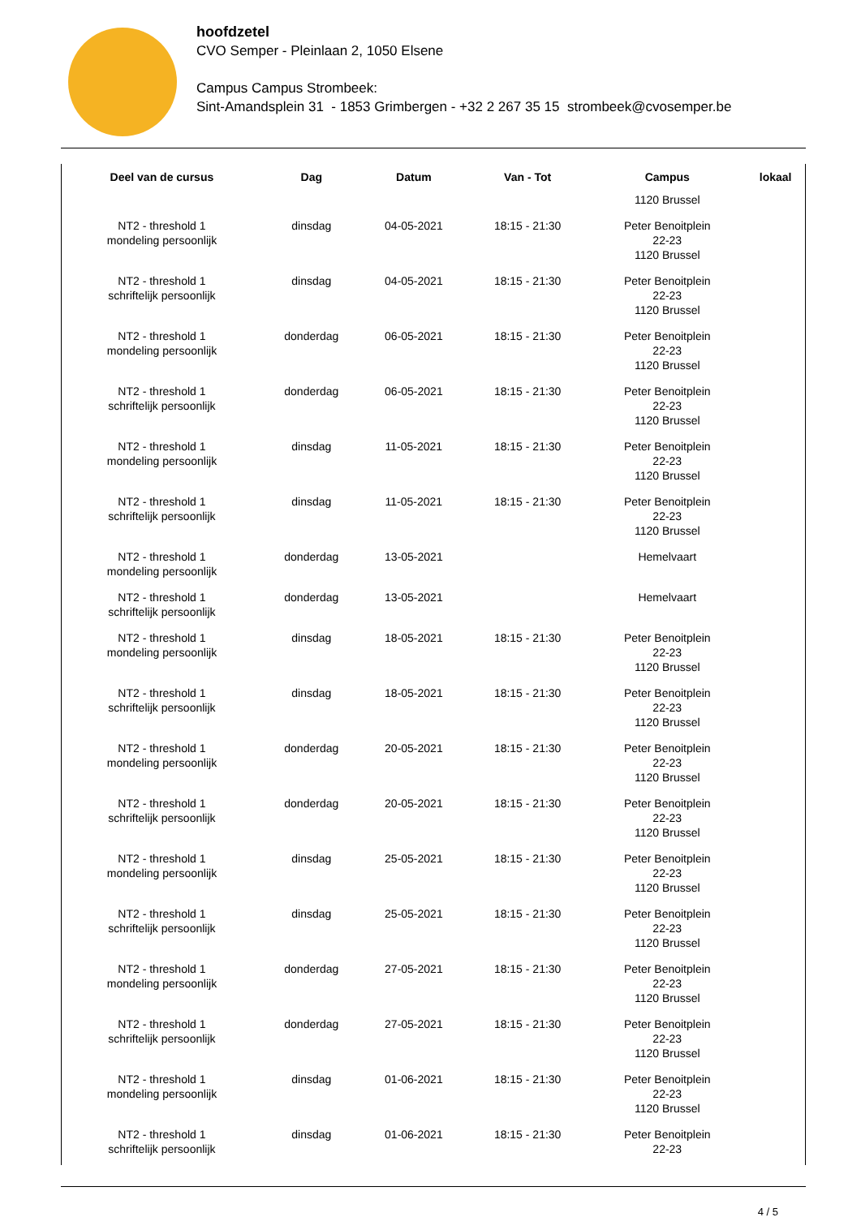hoofdzetel
CVO Semper - Pleinlaan 2, 1050 Elsene
Campus Campus Strombeek:
Sint-Amandsplein 31 - 1853 Grimbergen - +32 2 267 35 15 strombeek@cvosemper.be
| Deel van de cursus | Dag | Datum | Van - Tot | Campus | lokaal |
| --- | --- | --- | --- | --- | --- |
| | | | | 1120 Brussel | |
| NT2 - threshold 1 mondeling persoonlijk | dinsdag | 04-05-2021 | 18:15 - 21:30 | Peter Benoitplein 22-23 1120 Brussel | |
| NT2 - threshold 1 schriftelijk persoonlijk | dinsdag | 04-05-2021 | 18:15 - 21:30 | Peter Benoitplein 22-23 1120 Brussel | |
| NT2 - threshold 1 mondeling persoonlijk | donderdag | 06-05-2021 | 18:15 - 21:30 | Peter Benoitplein 22-23 1120 Brussel | |
| NT2 - threshold 1 schriftelijk persoonlijk | donderdag | 06-05-2021 | 18:15 - 21:30 | Peter Benoitplein 22-23 1120 Brussel | |
| NT2 - threshold 1 mondeling persoonlijk | dinsdag | 11-05-2021 | 18:15 - 21:30 | Peter Benoitplein 22-23 1120 Brussel | |
| NT2 - threshold 1 schriftelijk persoonlijk | dinsdag | 11-05-2021 | 18:15 - 21:30 | Peter Benoitplein 22-23 1120 Brussel | |
| NT2 - threshold 1 mondeling persoonlijk | donderdag | 13-05-2021 | | Hemelvaart | |
| NT2 - threshold 1 schriftelijk persoonlijk | donderdag | 13-05-2021 | | Hemelvaart | |
| NT2 - threshold 1 mondeling persoonlijk | dinsdag | 18-05-2021 | 18:15 - 21:30 | Peter Benoitplein 22-23 1120 Brussel | |
| NT2 - threshold 1 schriftelijk persoonlijk | dinsdag | 18-05-2021 | 18:15 - 21:30 | Peter Benoitplein 22-23 1120 Brussel | |
| NT2 - threshold 1 mondeling persoonlijk | donderdag | 20-05-2021 | 18:15 - 21:30 | Peter Benoitplein 22-23 1120 Brussel | |
| NT2 - threshold 1 schriftelijk persoonlijk | donderdag | 20-05-2021 | 18:15 - 21:30 | Peter Benoitplein 22-23 1120 Brussel | |
| NT2 - threshold 1 mondeling persoonlijk | dinsdag | 25-05-2021 | 18:15 - 21:30 | Peter Benoitplein 22-23 1120 Brussel | |
| NT2 - threshold 1 schriftelijk persoonlijk | dinsdag | 25-05-2021 | 18:15 - 21:30 | Peter Benoitplein 22-23 1120 Brussel | |
| NT2 - threshold 1 mondeling persoonlijk | donderdag | 27-05-2021 | 18:15 - 21:30 | Peter Benoitplein 22-23 1120 Brussel | |
| NT2 - threshold 1 schriftelijk persoonlijk | donderdag | 27-05-2021 | 18:15 - 21:30 | Peter Benoitplein 22-23 1120 Brussel | |
| NT2 - threshold 1 mondeling persoonlijk | dinsdag | 01-06-2021 | 18:15 - 21:30 | Peter Benoitplein 22-23 1120 Brussel | |
| NT2 - threshold 1 schriftelijk persoonlijk | dinsdag | 01-06-2021 | 18:15 - 21:30 | Peter Benoitplein 22-23 | |
4 / 5